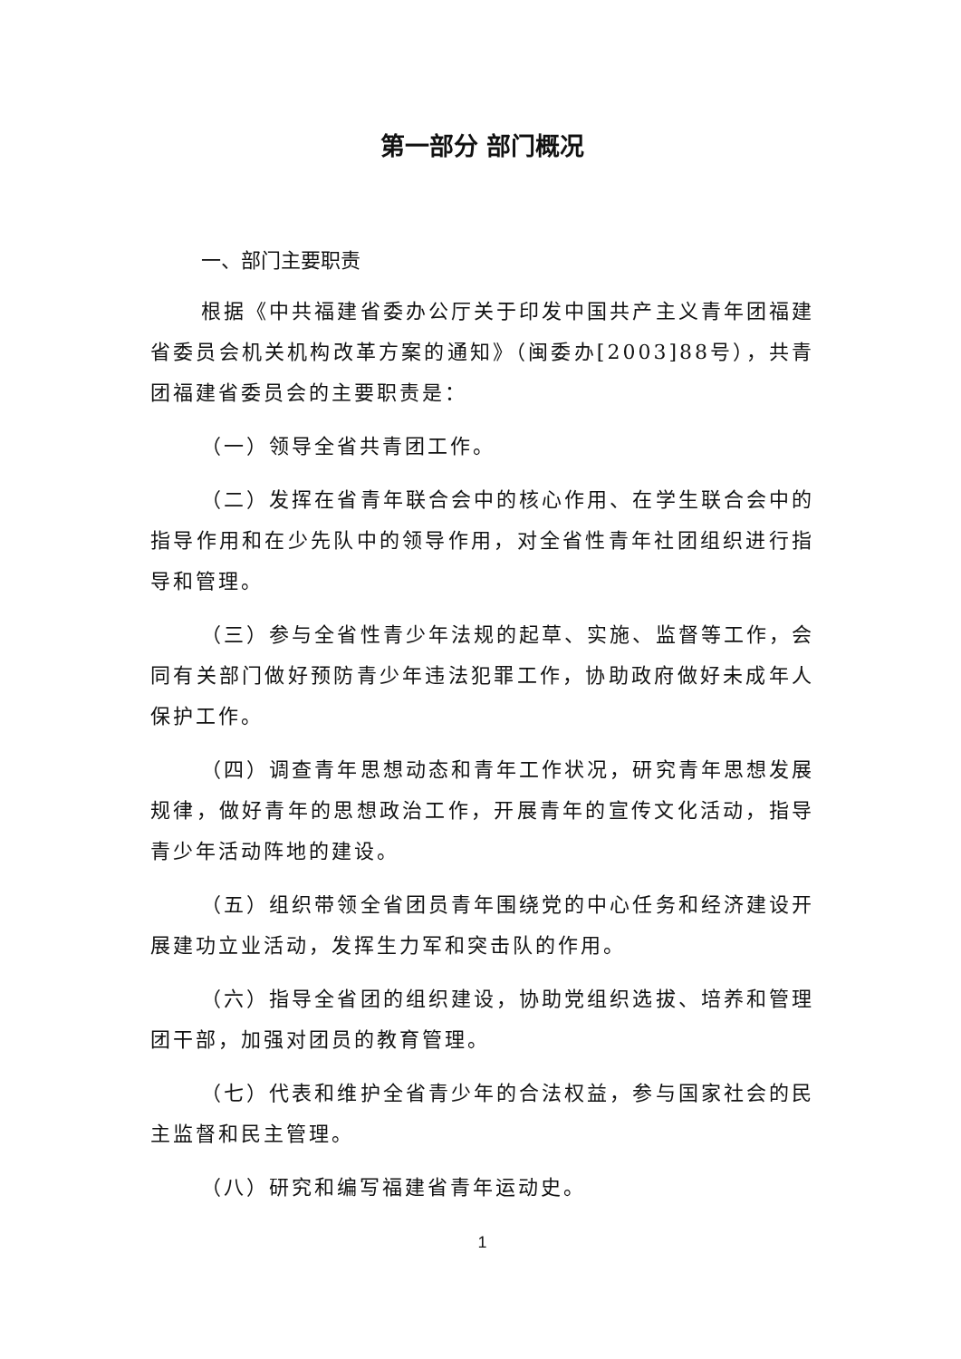第一部分 部门概况
一、部门主要职责
根据《中共福建省委办公厅关于印发中国共产主义青年团福建省委员会机关机构改革方案的通知》（闽委办[2003]88号），共青团福建省委员会的主要职责是：
（一）领导全省共青团工作。
（二）发挥在省青年联合会中的核心作用、在学生联合会中的指导作用和在少先队中的领导作用，对全省性青年社团组织进行指导和管理。
（三）参与全省性青少年法规的起草、实施、监督等工作，会同有关部门做好预防青少年违法犯罪工作，协助政府做好未成年人保护工作。
（四）调查青年思想动态和青年工作状况，研究青年思想发展规律，做好青年的思想政治工作，开展青年的宣传文化活动，指导青少年活动阵地的建设。
（五）组织带领全省团员青年围绕党的中心任务和经济建设开展建功立业活动，发挥生力军和突击队的作用。
（六）指导全省团的组织建设，协助党组织选拔、培养和管理团干部，加强对团员的教育管理。
（七）代表和维护全省青少年的合法权益，参与国家社会的民主监督和民主管理。
（八）研究和编写福建省青年运动史。
1